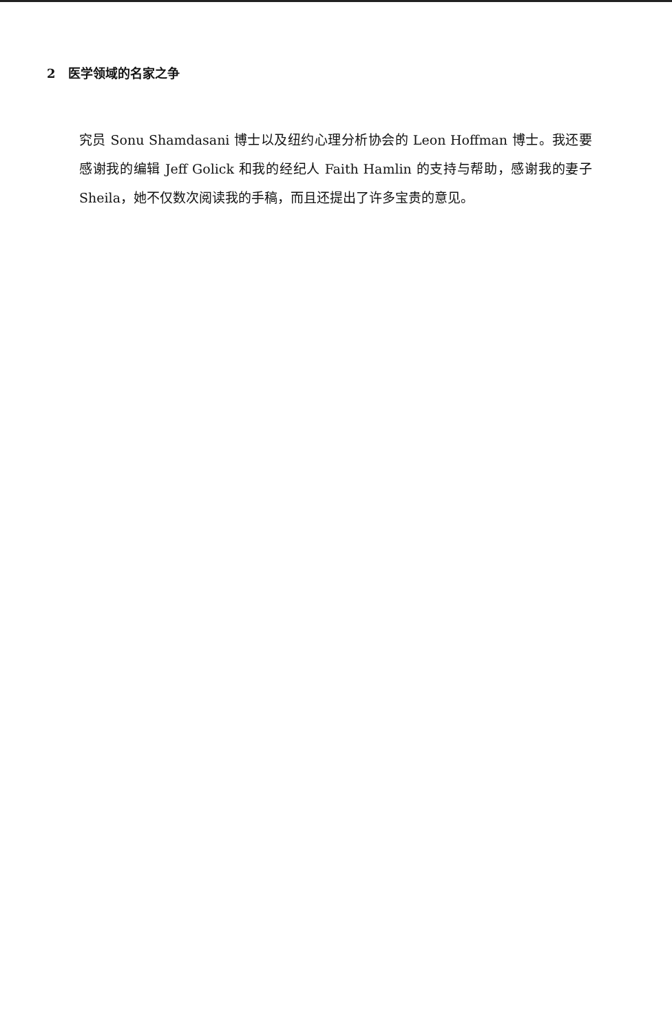2 医学领域的名家之争
究员 Sonu Shamdasani 博士以及纽约心理分析协会的 Leon Hoffman 博士。我还要感谢我的编辑 Jeff Golick 和我的经纪人 Faith Hamlin 的支持与帮助，感谢我的妻子 Sheila，她不仅数次阅读我的手稿，而且还提出了许多宝贵的意见。